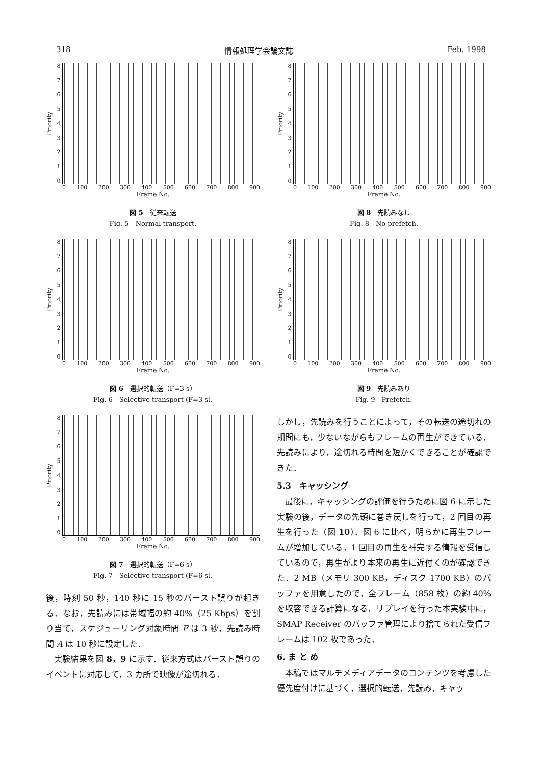318 情報処理学会論文誌 Feb. 1998
Priority
876543210
0 100 200 300 400 500 600 700 800 900
Frame No.
図 5　従来転送
Fig. 5　Normal transport.
Priority
876543210
0 100 200 300 400 500 600 700 800 900
Frame No.
図 6　選択的転送（F=3 s）
Fig. 6　Selective transport (F=3 s).
Priority
876543210
0 100 200 300 400 500 600 700 800 900
Frame No.
図 7　選択的転送（F=6 s）
Fig. 7　Selective transport (F=6 s).
後，時刻 50 秒，140 秒に 15 秒のバースト誤りが起きる．なお，先読みには帯域幅の約 40%（25 Kbps）を割り当て，スケジューリング対象時間 F は 3 秒，先読み時間 A は 10 秒に設定した．
実験結果を図 8，9 に示す．従来方式はバースト誤りのイベントに対応して，3 カ所で映像が途切れる．
Priority
876543210
0 100 200 300 400 500 600 700 800 900
Frame No.
図 8　先読みなし
Fig. 8　No prefetch.
Priority
876543210
0 100 200 300 400 500 600 700 800 900
Frame No.
図 9　先読みあり
Fig. 9　Prefetch.
しかし，先読みを行うことによって，その転送の途切れの期間にも，少ないながらもフレームの再生ができている．先読みにより，途切れる時間を短かくできることが確認できた．
5.3　キャッシング
最後に，キャッシングの評価を行うために図 6 に示した実験の後，データの先頭に巻き戻しを行って，2 回目の再生を行った（図 10）．図 6 に比べ，明らかに再生フレームが増加している．1 回目の再生を補完する情報を受信しているので，再生がより本来の再生に近付くのが確認できた．2 MB（メモリ 300 KB，ディスク 1700 KB）のバッファを用意したので，全フレーム（858 枚）の約 40%を収容できる計算になる．リプレイを行った本実験中に，SMAP Receiver のバッファ管理により捨てられた受信フレームは 102 枚であった．
6. ま と め
本稿ではマルチメディアデータのコンテンツを考慮した優先度付けに基づく，選択的転送，先読み，キャッ